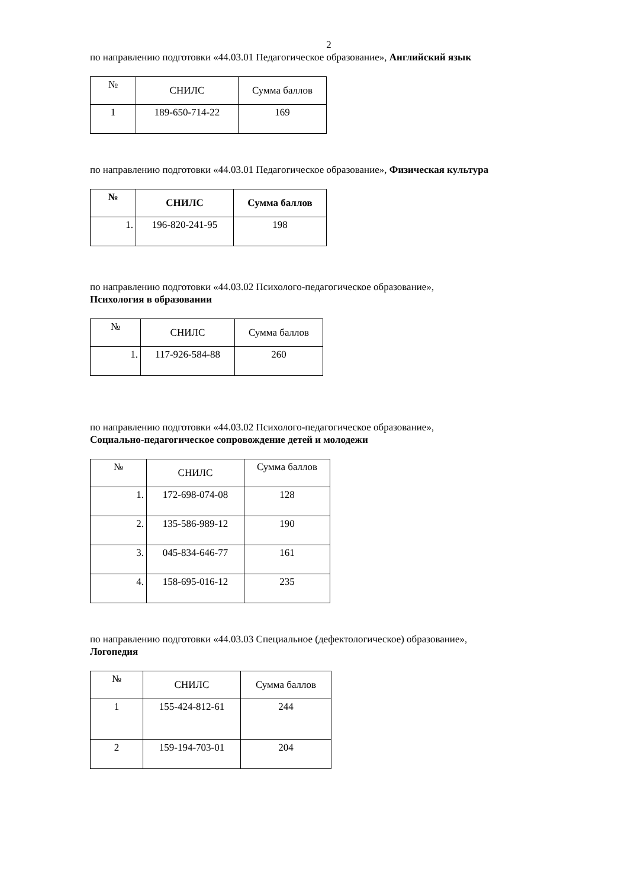2
по направлению подготовки «44.03.01 Педагогическое образование», Английский язык
| № | СНИЛС | Сумма баллов |
| --- | --- | --- |
| 1 | 189-650-714-22 | 169 |
по направлению подготовки «44.03.01 Педагогическое образование», Физическая культура
| № | СНИЛС | Сумма баллов |
| --- | --- | --- |
| 1. | 196-820-241-95 | 198 |
по направлению подготовки «44.03.02 Психолого-педагогическое образование»,
Психология в образовании
| № | СНИЛС | Сумма баллов |
| --- | --- | --- |
| 1. | 117-926-584-88 | 260 |
по направлению подготовки «44.03.02 Психолого-педагогическое образование»,
Социально-педагогическое сопровождение детей и молодежи
| № | СНИЛС | Сумма баллов |
| --- | --- | --- |
| 1. | 172-698-074-08 | 128 |
| 2. | 135-586-989-12 | 190 |
| 3. | 045-834-646-77 | 161 |
| 4. | 158-695-016-12 | 235 |
по направлению подготовки «44.03.03 Специальное (дефектологическое) образование»,
Логопедия
| № | СНИЛС | Сумма баллов |
| --- | --- | --- |
| 1 | 155-424-812-61 | 244 |
| 2 | 159-194-703-01 | 204 |